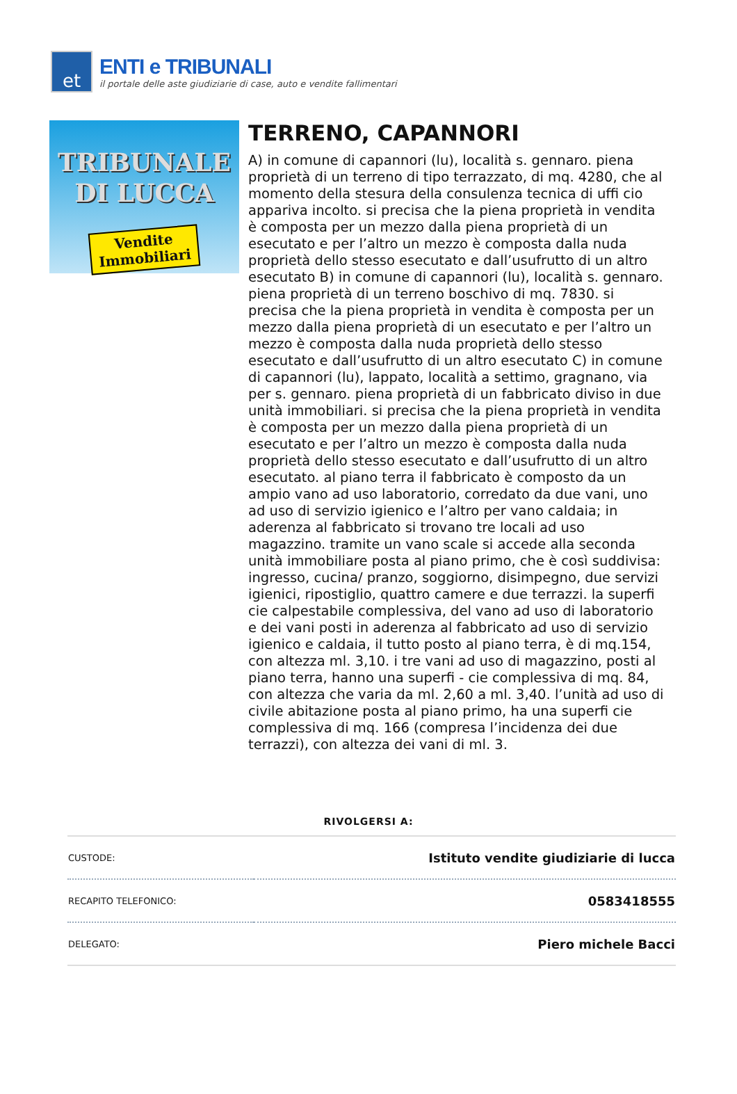et
ENTI e TRIBUNALI
il portale delle aste giudiziarie di case, auto e vendite fallimentari
TRIBUNALE
DI LUCCA
Vendite
Immobiliari
TERRENO, CAPANNORI
A) in comune di capannori (lu), località s. gennaro. piena proprietà di un terreno di tipo terrazzato, di mq. 4280, che al momento della stesura della consulenza tecnica di uffi cio appariva incolto. si precisa che la piena proprietà in vendita è composta per un mezzo dalla piena proprietà di un esecutato e per l’altro un mezzo è composta dalla nuda proprietà dello stesso esecutato e dall’usufrutto di un altro esecutato B) in comune di capannori (lu), località s. gennaro. piena proprietà di un terreno boschivo di mq. 7830. si precisa che la piena proprietà in vendita è composta per un mezzo dalla piena proprietà di un esecutato e per l’altro un mezzo è composta dalla nuda proprietà dello stesso esecutato e dall’usufrutto di un altro esecutato C) in comune di capannori (lu), lappato, località a settimo, gragnano, via per s. gennaro. piena proprietà di un fabbricato diviso in due unità immobiliari. si precisa che la piena proprietà in vendita è composta per un mezzo dalla piena proprietà di un esecutato e per l’altro un mezzo è composta dalla nuda proprietà dello stesso esecutato e dall’usufrutto di un altro esecutato. al piano terra il fabbricato è composto da un ampio vano ad uso laboratorio, corredato da due vani, uno ad uso di servizio igienico e l’altro per vano caldaia; in aderenza al fabbricato si trovano tre locali ad uso magazzino. tramite un vano scale si accede alla seconda unità immobiliare posta al piano primo, che è così suddivisa: ingresso, cucina/ pranzo, soggiorno, disimpegno, due servizi igienici, ripostiglio, quattro camere e due terrazzi. la superfi cie calpestabile complessiva, del vano ad uso di laboratorio e dei vani posti in aderenza al fabbricato ad uso di servizio igienico e caldaia, il tutto posto al piano terra, è di mq.154, con altezza ml. 3,10. i tre vani ad uso di magazzino, posti al piano terra, hanno una superfi - cie complessiva di mq. 84, con altezza che varia da ml. 2,60 a ml. 3,40. l’unità ad uso di civile abitazione posta al piano primo, ha una superfi cie complessiva di mq. 166 (compresa l’incidenza dei due terrazzi), con altezza dei vani di ml. 3.
RIVOLGERSI A:
| CUSTODE: | Istituto vendite giudiziarie di lucca |
| RECAPITO TELEFONICO: | 0583418555 |
| DELEGATO: | Piero michele Bacci |